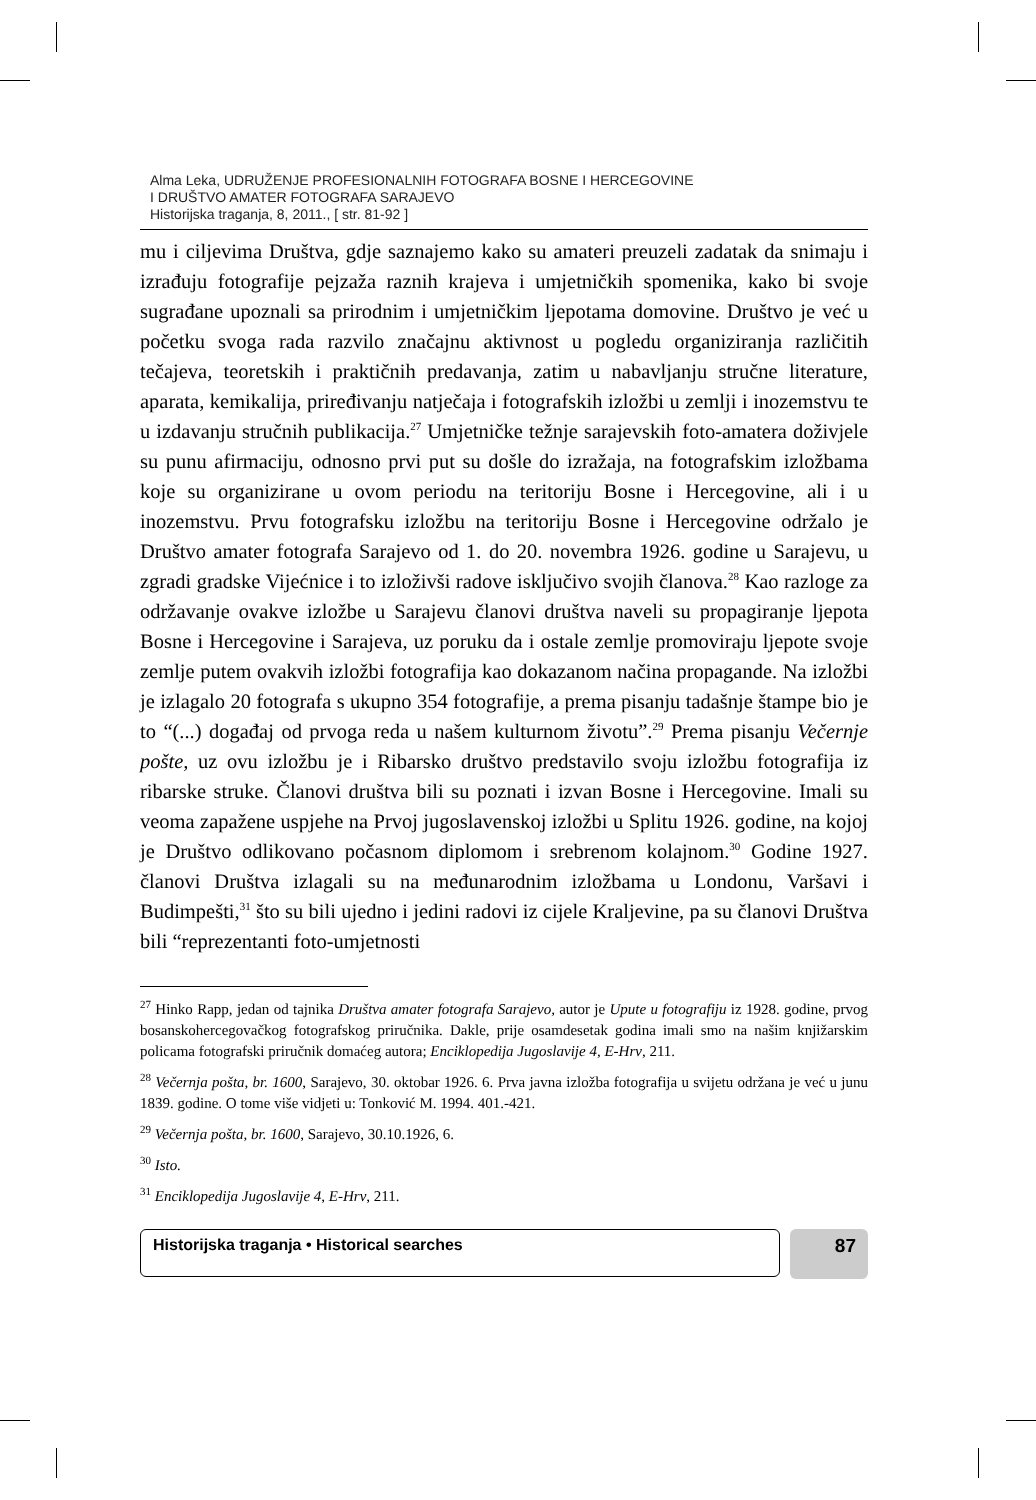Alma Leka, UDRUŽENJE PROFESIONALNIH FOTOGRAFA BOSNE I HERCEGOVINE
I DRUŠTVO AMATER FOTOGRAFA SARAJEVO
Historijska traganja, 8, 2011., [ str. 81-92 ]
mu i ciljevima Društva, gdje saznajemo kako su amateri preuzeli zadatak da snimaju i izrađuju fotografije pejzaža raznih krajeva i umjetničkih spomenika, kako bi svoje sugrađane upoznali sa prirodnim i umjetničkim ljepotama domovine. Društvo je već u početku svoga rada razvilo značajnu aktivnost u pogledu organiziranja različitih tečajeva, teoretskih i praktičnih predavanja, zatim u nabavljanju stručne literature, aparata, kemikalija, priređivanju natječaja i fotografskih izložbi u zemlji i inozemstvu te u izdavanju stručnih publikacija.<sup>27</sup> Umjetničke težnje sarajevskih foto-amatera doživjele su punu afirmaciju, odnosno prvi put su došle do izražaja, na fotografskim izložbama koje su organizirane u ovom periodu na teritoriju Bosne i Hercegovine, ali i u inozemstvu. Prvu fotografsku izložbu na teritoriju Bosne i Hercegovine održalo je Društvo amater fotografa Sarajevo od 1. do 20. novembra 1926. godine u Sarajevu, u zgradi gradske Vijećnice i to izloživši radove isključivo svojih članova.<sup>28</sup> Kao razloge za održavanje ovakve izložbe u Sarajevu članovi društva naveli su propagiranje ljepota Bosne i Hercegovine i Sarajeva, uz poruku da i ostale zemlje promoviraju ljepote svoje zemlje putem ovakvih izložbi fotografija kao dokazanom načina propagande. Na izložbi je izlagalo 20 fotografa s ukupno 354 fotografije, a prema pisanju tadašnje štampe bio je to “(...) događaj od prvoga reda u našem kulturnom životu”.<sup>29</sup> Prema pisanju Večernje pošte, uz ovu izložbu je i Ribarsko društvo predstavilo svoju izložbu fotografija iz ribarske struke. Članovi društva bili su poznati i izvan Bosne i Hercegovine. Imali su veoma zapažene uspjehe na Prvoj jugoslavenskoj izložbi u Splitu 1926. godine, na kojoj je Društvo odlikovano počasnom diplomom i srebrenom kolajnom.<sup>30</sup> Godine 1927. članovi Društva izlagali su na međunarodnim izložbama u Londonu, Varšavi i Budimpešti,<sup>31</sup> što su bili ujedno i jedini radovi iz cijele Kraljevine, pa su članovi Društva bili “reprezentanti foto-umjetnosti
<sup>27</sup> Hinko Rapp, jedan od tajnika Društva amater fotografa Sarajevo, autor je Upute u fotografiju iz 1928. godine, prvog bosanskohercegovačkog fotografskog priručnika. Dakle, prije osamdesetak godina imali smo na našim knjižarskim policama fotografski priručnik domaćeg autora; Enciklopedija Jugoslavije 4, E-Hrv, 211.
<sup>28</sup> Večernja pošta, br. 1600, Sarajevo, 30. oktobar 1926. 6. Prva javna izložba fotografija u svijetu održana je već u junu 1839. godine. O tome više vidjeti u: Tonković M. 1994. 401.-421.
<sup>29</sup> Večernja pošta, br. 1600, Sarajevo, 30.10.1926, 6.
<sup>30</sup> Isto.
<sup>31</sup> Enciklopedija Jugoslavije 4, E-Hrv, 211.
Historijska traganja • Historical searches
87